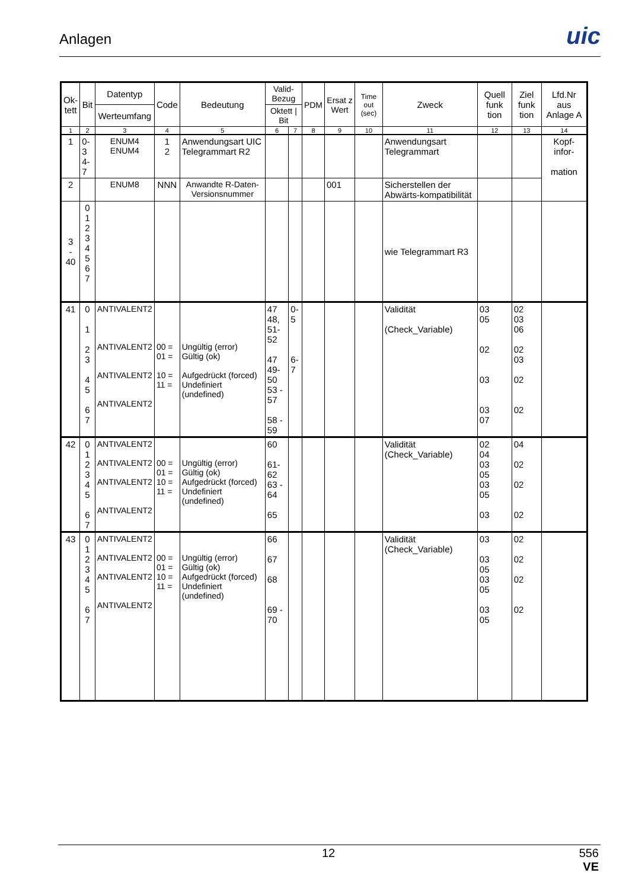Anlagen
uic
| Ok- tett | Bit | Datentyp | Code | Bedeutung | Valid- Bezug | | PDM | Ersat z Wert | Time out (sec) | Zweck | Quell funk tion | Ziel funk tion | Lfd.Nr aus Anlage A |
| --- | --- | --- | --- | --- | --- | --- | --- | --- | --- | --- | --- | --- | --- |
| | | Werteumfang | | | Oktett / Bit | | | | | | | | |
| 1 | 2 | 3 | 4 | 5 | 6 | 7 | 8 | 9 | 10 | 11 | 12 | 13 | 14 |
| 1 | 0-3 4-7 | ENUM4 ENUM4 | 1 2 | Anwendungsart UIC Telegrammart R2 | | | | | | Anwendungsart Telegrammart | | | Kopf- infor- mation |
| 2 | | ENUM8 | NNN | Anwandte R-Daten-Versionsnummer | | | | 001 | | Sicherstellen der Abwärts-kompatibilität | | | |
| 3 - 40 | 0 1 2 3 4 5 6 7 | | | | | | | | | wie Telegrammart R3 | | | |
| 41 | 0 1 2 3 4 5 6 7 | ANTIVALENT2 ANTIVALENT2 ANTIVALENT2 ANTIVALENT2 | 00 = 01 = 10 = 11 = | Ungültig (error) Gültig (ok) Aufgedrückt (forced) Undefiniert (undefined) | 47 48, 51-52 47 49-50 53 - 57 58 - 59 | 0-5 6-7 | | | | Validität (Check_Variable) | 03 05 02 03 03 07 | 02 03 06 02 03 02 02 | |
| 42 | 0 1 2 3 4 5 6 7 | ANTIVALENT2 ANTIVALENT2 ANTIVALENT2 ANTIVALENT2 | 00 = 01 = 10 = 11 = | Ungültig (error) Gültig (ok) Aufgedrückt (forced) Undefiniert (undefined) | 60 61-62 63 - 64 65 | | | | | Validität (Check_Variable) | 02 04 03 05 03 05 03 | 04 02 02 02 | |
| 43 | 0 1 2 3 4 5 6 7 | ANTIVALENT2 ANTIVALENT2 ANTIVALENT2 ANTIVALENT2 | 00 = 01 = 10 = 11 = | Ungültig (error) Gültig (ok) Aufgedrückt (forced) Undefiniert (undefined) | 66 67 68 69 - 70 | | | | | Validität (Check_Variable) | 03 03 05 03 05 03 05 | 02 02 02 02 | |
12 556
VE